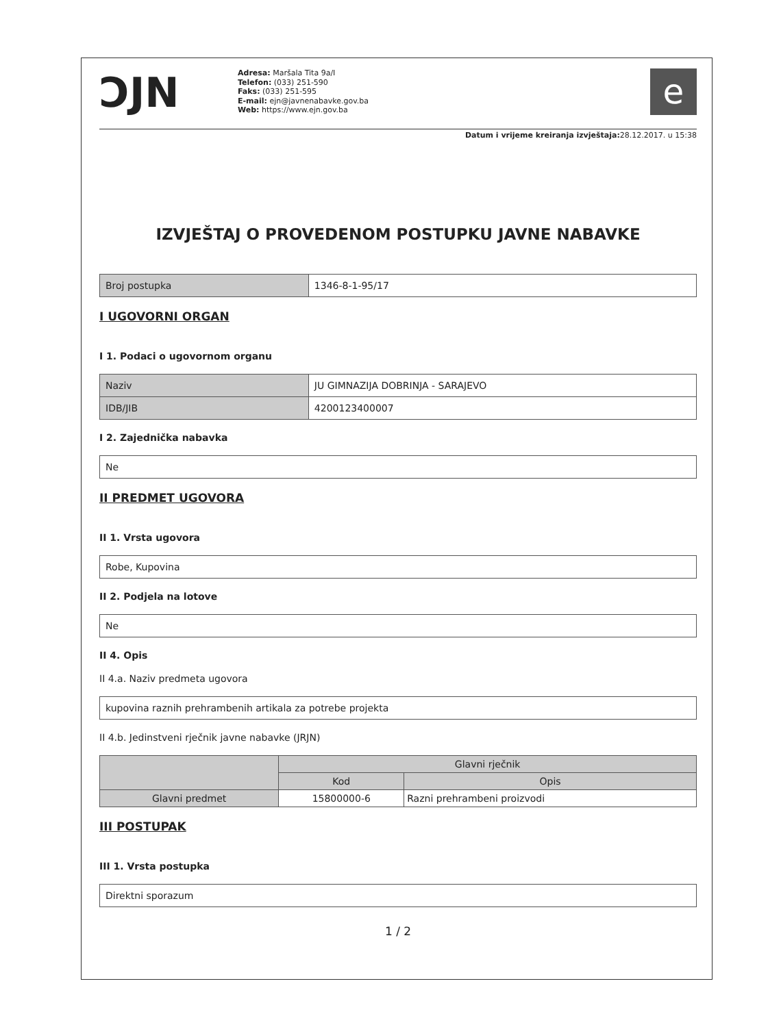ƆJN
Adresa: Maršala Tita 9a/I
Telefon: (033) 251-590
Faks: (033) 251-595
E-mail: ejn@javnenabavke.gov.ba
Web: https://www.ejn.gov.ba
e
Datum i vrijeme kreiranja izvještaja: 28.12.2017. u 15:38
IZVJEŠTAJ O PROVEDENOM POSTUPKU JAVNE NABAVKE
| Broj postupka | 1346-8-1-95/17 |
I UGOVORNI ORGAN
I 1. Podaci o ugovornom organu
| Naziv | JU GIMNAZIJA DOBRINJA - SARAJEVO |
| IDB/JIB | 4200123400007 |
I 2. Zajednička nabavka
| Ne |
II PREDMET UGOVORA
II 1. Vrsta ugovora
| Robe, Kupovina |
II 2. Podjela na lotove
| Ne |
II 4. Opis
II 4.a. Naziv predmeta ugovora
| kupovina raznih prehrambenih artikala za potrebe projekta |
II 4.b. Jedinstveni rječnik javne nabavke (JRJN)
| | Glavni rječnik | |
| --- | --- | --- |
| | Kod | Opis |
| Glavni predmet | 15800000-6 | Razni prehrambeni proizvodi |
III POSTUPAK
III 1. Vrsta postupka
| Direktni sporazum |
1 / 2